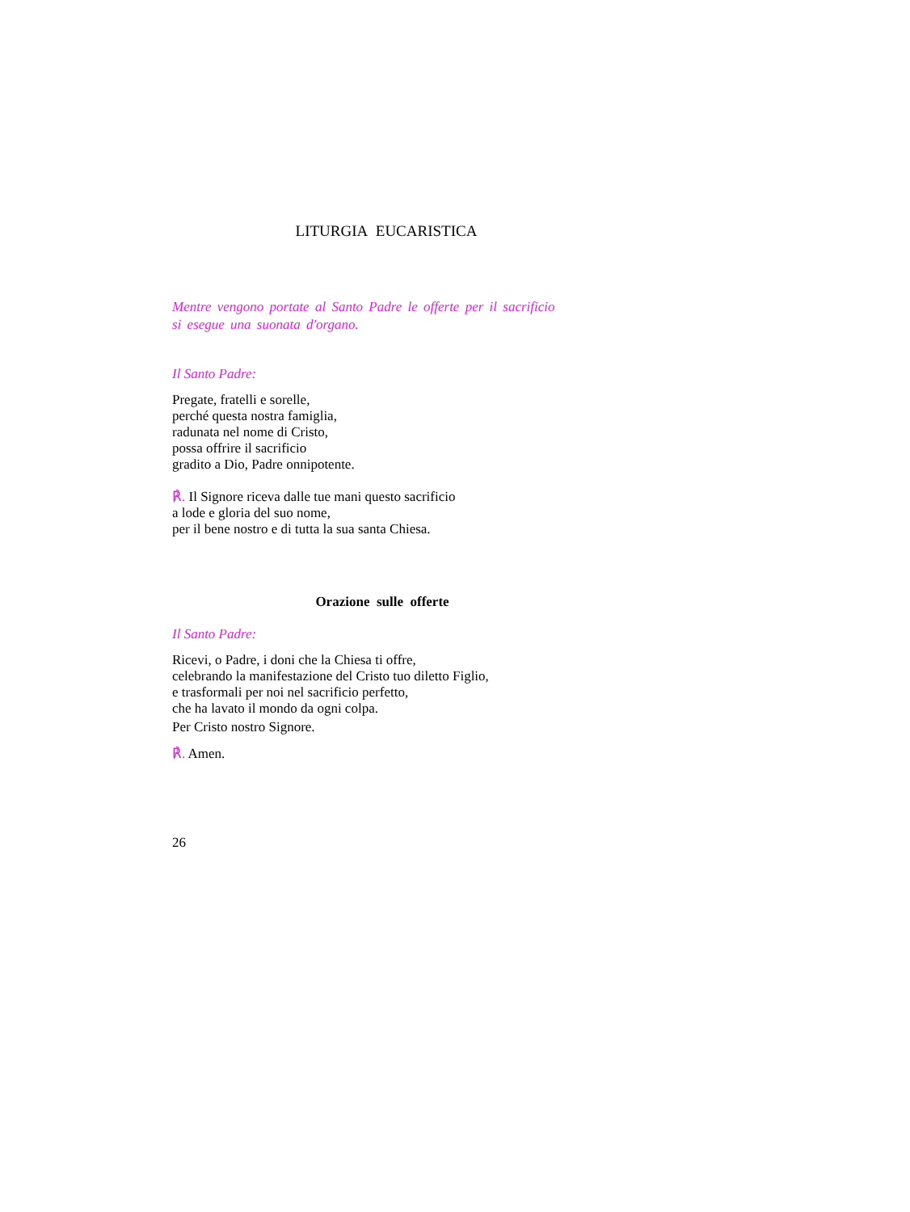LITURGIA EUCARISTICA
Mentre vengono portate al Santo Padre le offerte per il sacrificio
si esegue una suonata d'organo.
Il Santo Padre:
Pregate, fratelli e sorelle,
perché questa nostra famiglia,
radunata nel nome di Cristo,
possa offrire il sacrificio
gradito a Dio, Padre onnipotente.
℟. Il Signore riceva dalle tue mani questo sacrificio
a lode e gloria del suo nome,
per il bene nostro e di tutta la sua santa Chiesa.
Orazione sulle offerte
Il Santo Padre:
Ricevi, o Padre, i doni che la Chiesa ti offre,
celebrando la manifestazione del Cristo tuo diletto Figlio,
e trasformali per noi nel sacrificio perfetto,
che ha lavato il mondo da ogni colpa.
Per Cristo nostro Signore.
℟. Amen.
26